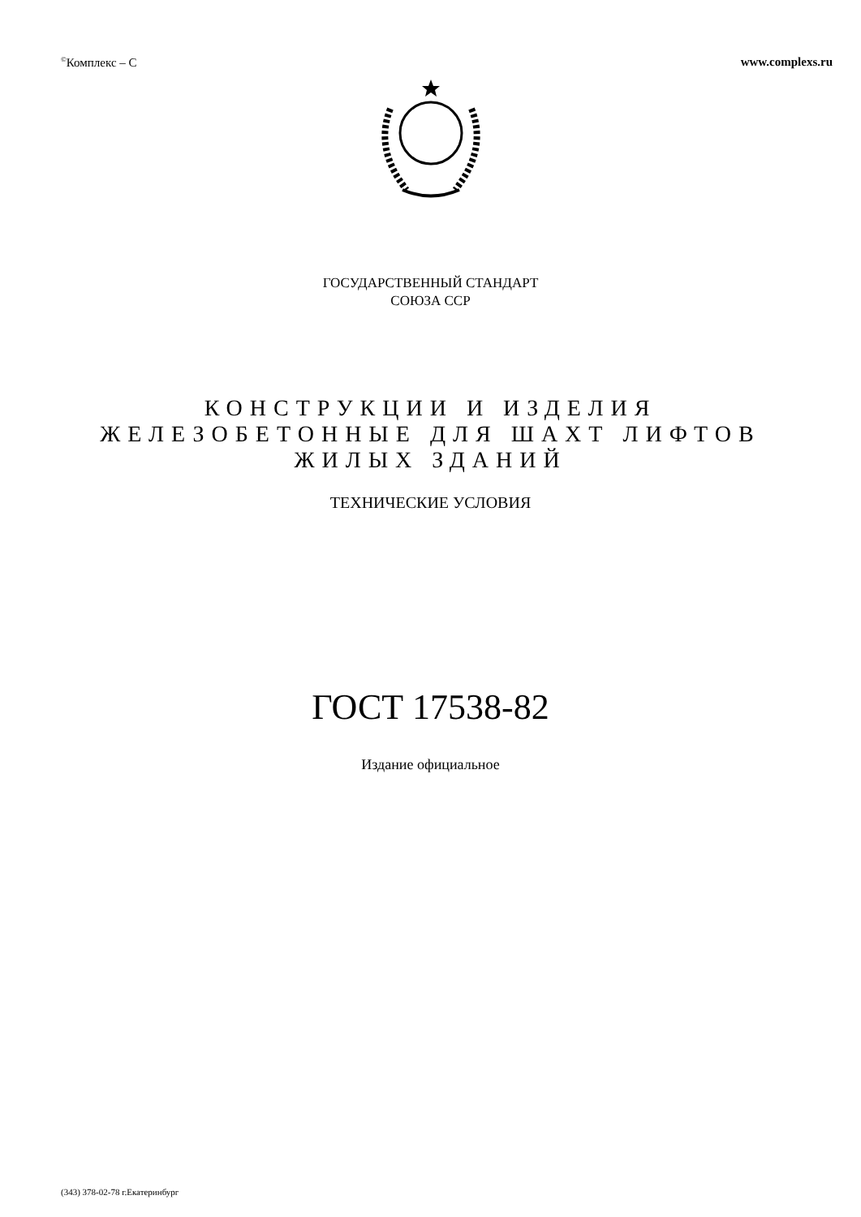<sup>©</sup>Комплекс – С www.complexs.ru
ГОСУДАРСТВЕННЫЙ СТАНДАРТ
СОЮЗА ССР
КОНСТРУКЦИИ И ИЗДЕЛИЯ
ЖЕЛЕЗОБЕТОННЫЕ ДЛЯ ШАХТ ЛИФТОВ
ЖИЛЫХ ЗДАНИЙ
ТЕХНИЧЕСКИЕ УСЛОВИЯ
ГОСТ 17538-82
Издание официальное
(343) 378-02-78 г.Екатеринбург